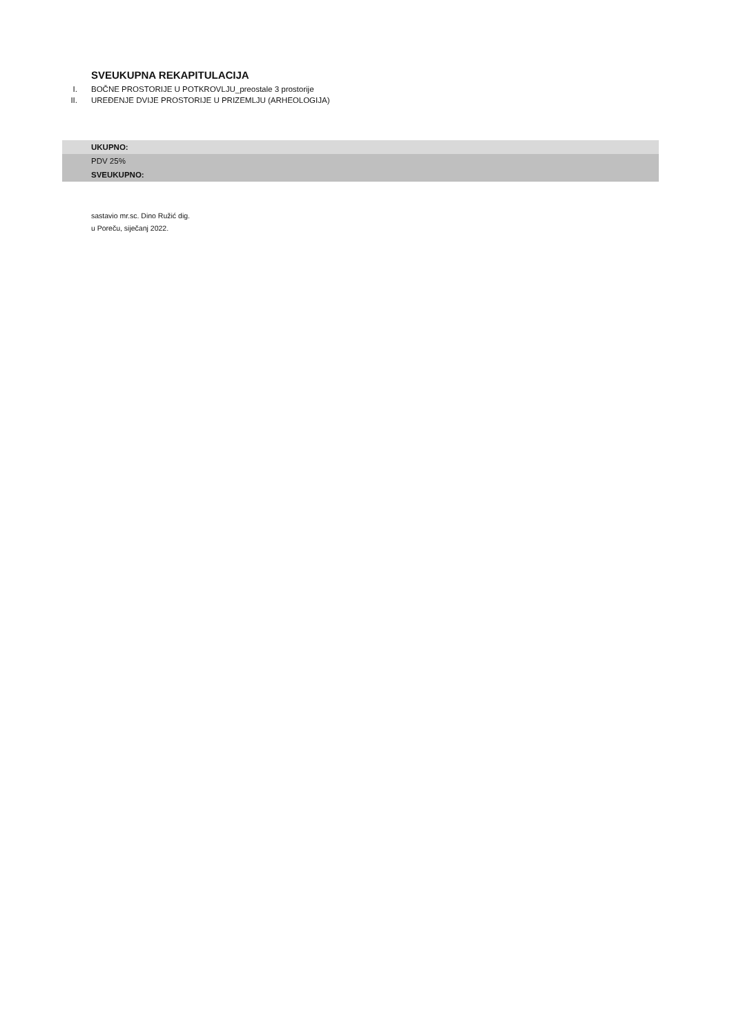SVEUKUPNA REKAPITULACIJA
I. BOČNE PROSTORIJE U POTKROVLJU_preostale 3 prostorije
II. UREĐENJE DVIJE PROSTORIJE U PRIZEMLJU (ARHEOLOGIJA)
| UKUPNO: |
| PDV 25% |
| SVEUKUPNO: |
sastavio mr.sc. Dino Ružić dig.
u Poreču, siječanj 2022.